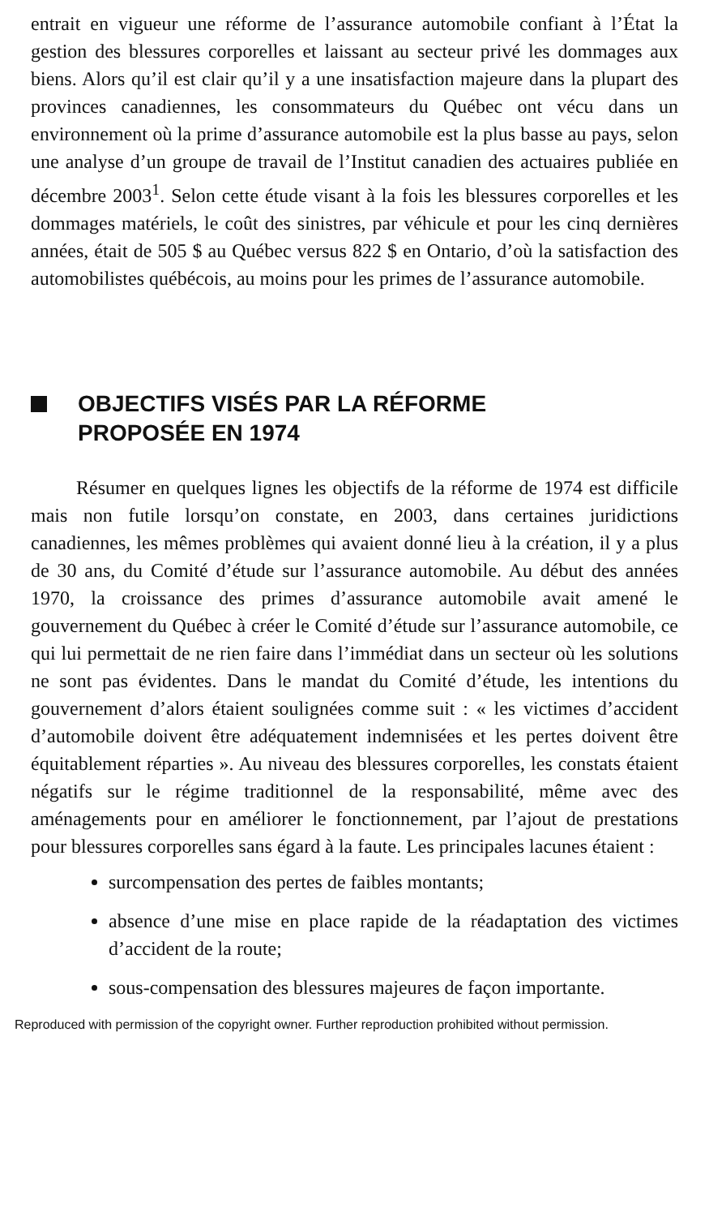entrait en vigueur une réforme de l’assurance automobile confiant à l’État la gestion des blessures corporelles et laissant au secteur privé les dommages aux biens. Alors qu’il est clair qu’il y a une insatisfaction majeure dans la plupart des provinces canadiennes, les consommateurs du Québec ont vécu dans un environnement où la prime d’assurance automobile est la plus basse au pays, selon une analyse d’un groupe de travail de l’Institut canadien des actuaires publiée en décembre 2003<sup>1</sup>. Selon cette étude visant à la fois les blessures corporelles et les dommages matériels, le coût des sinistres, par véhicule et pour les cinq dernières années, était de 505 $ au Québec versus 822 $ en Ontario, d’où la satisfaction des automobilistes québécois, au moins pour les primes de l’assurance automobile.
OBJECTIFS VISÉS PAR LA RÉFORME
PROPOSÉE EN 1974
Résumer en quelques lignes les objectifs de la réforme de 1974 est difficile mais non futile lorsqu’on constate, en 2003, dans certaines juridictions canadiennes, les mêmes problèmes qui avaient donné lieu à la création, il y a plus de 30 ans, du Comité d’étude sur l’assurance automobile. Au début des années 1970, la croissance des primes d’assurance automobile avait amené le gouvernement du Québec à créer le Comité d’étude sur l’assurance automobile, ce qui lui permettait de ne rien faire dans l’immédiat dans un secteur où les solutions ne sont pas évidentes. Dans le mandat du Comité d’étude, les intentions du gouvernement d’alors étaient soulignées comme suit : « les victimes d’accident d’automobile doivent être adéquatement indemnisées et les pertes doivent être équitablement réparties ». Au niveau des blessures corporelles, les constats étaient négatifs sur le régime traditionnel de la responsabilité, même avec des aménagements pour en améliorer le fonctionnement, par l’ajout de prestations pour blessures corporelles sans égard à la faute. Les principales lacunes étaient :
surcompensation des pertes de faibles montants;
absence d’une mise en place rapide de la réadaptation des victimes d’accident de la route;
sous-compensation des blessures majeures de façon importante.
Reproduced with permission of the copyright owner. Further reproduction prohibited without permission.